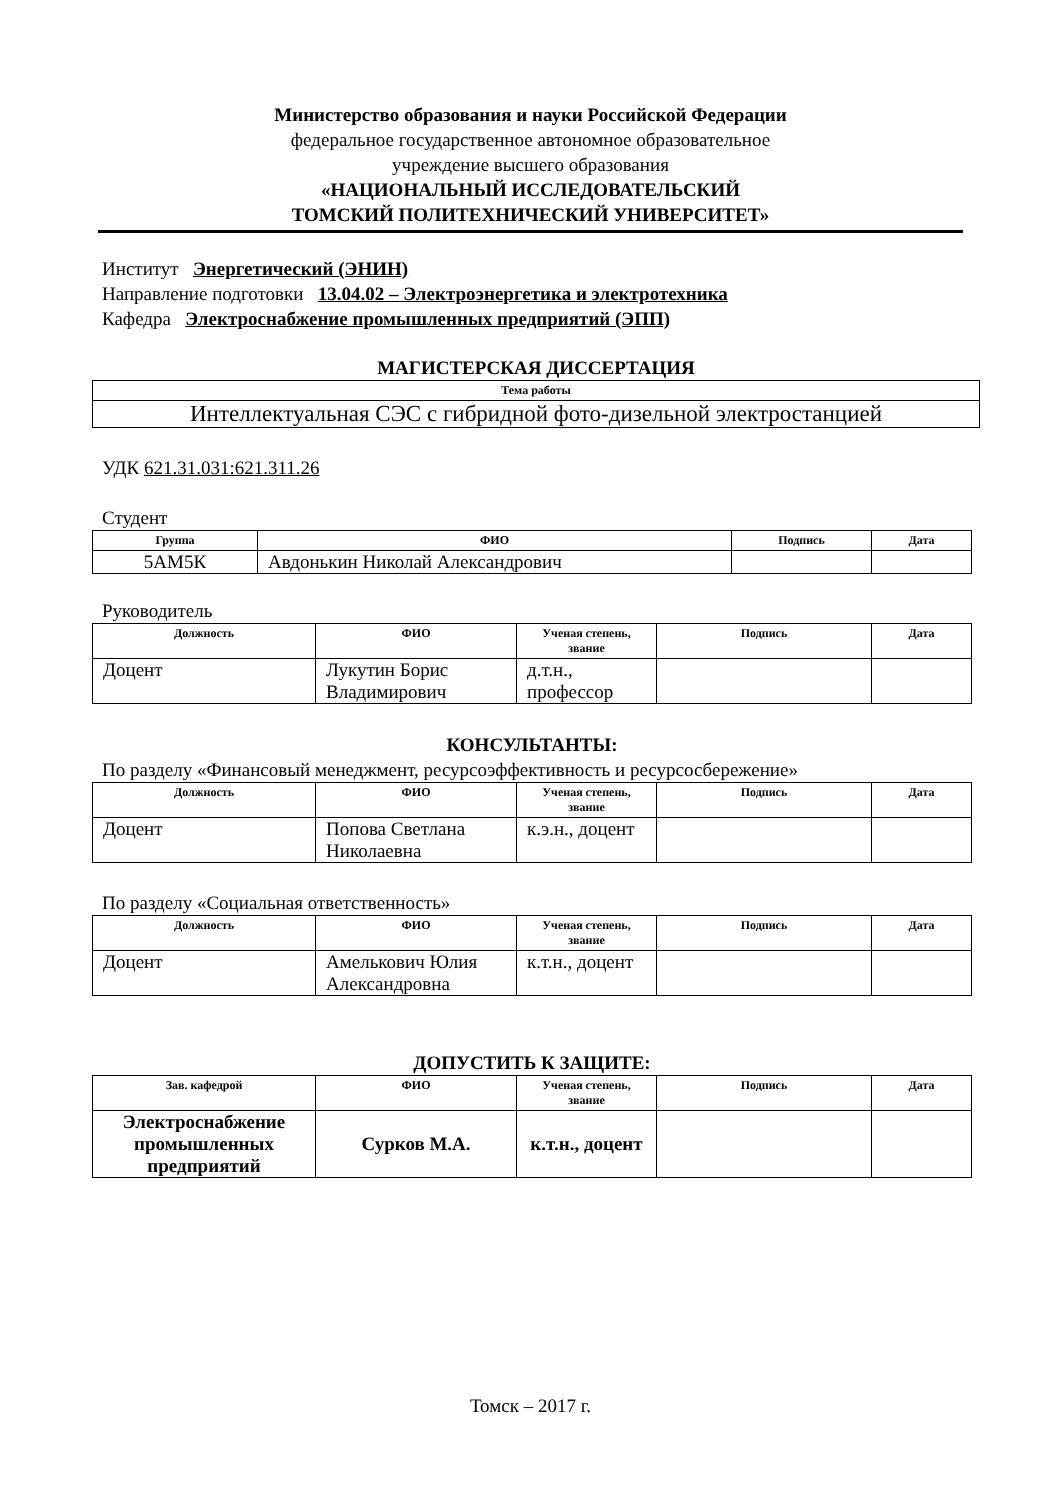Министерство образования и науки Российской Федерации
федеральное государственное автономное образовательное
учреждение высшего образования
«НАЦИОНАЛЬНЫЙ ИССЛЕДОВАТЕЛЬСКИЙ
ТОМСКИЙ ПОЛИТЕХНИЧЕСКИЙ УНИВЕРСИТЕТ»
Институт Энергетический (ЭНИН)
Направление подготовки 13.04.02 – Электроэнергетика и электротехника
Кафедра Электроснабжение промышленных предприятий (ЭПП)
МАГИСТЕРСКАЯ ДИССЕРТАЦИЯ
| Тема работы |
| --- |
| Интеллектуальная СЭС с гибридной фото-дизельной электростанцией |
УДК 621.31.031:621.311.26
Студент
| Группа | ФИО | Подпись | Дата |
| --- | --- | --- | --- |
| 5АМ5К | Авдонькин Николай Александрович | | |
Руководитель
| Должность | ФИО | Ученая степень, звание | Подпись | Дата |
| --- | --- | --- | --- | --- |
| Доцент | Лукутин Борис Владимирович | д.т.н., профессор | | |
КОНСУЛЬТАНТЫ:
По разделу «Финансовый менеджмент, ресурсоэффективность и ресурсосбережение»
| Должность | ФИО | Ученая степень, звание | Подпись | Дата |
| --- | --- | --- | --- | --- |
| Доцент | Попова Светлана Николаевна | к.э.н., доцент | | |
По разделу «Социальная ответственность»
| Должность | ФИО | Ученая степень, звание | Подпись | Дата |
| --- | --- | --- | --- | --- |
| Доцент | Амелькович Юлия Александровна | к.т.н., доцент | | |
ДОПУСТИТЬ К ЗАЩИТЕ:
| Зав. кафедрой | ФИО | Ученая степень, звание | Подпись | Дата |
| --- | --- | --- | --- | --- |
| Электроснабжение промышленных предприятий | Сурков М.А. | к.т.н., доцент | | |
Томск – 2017 г.